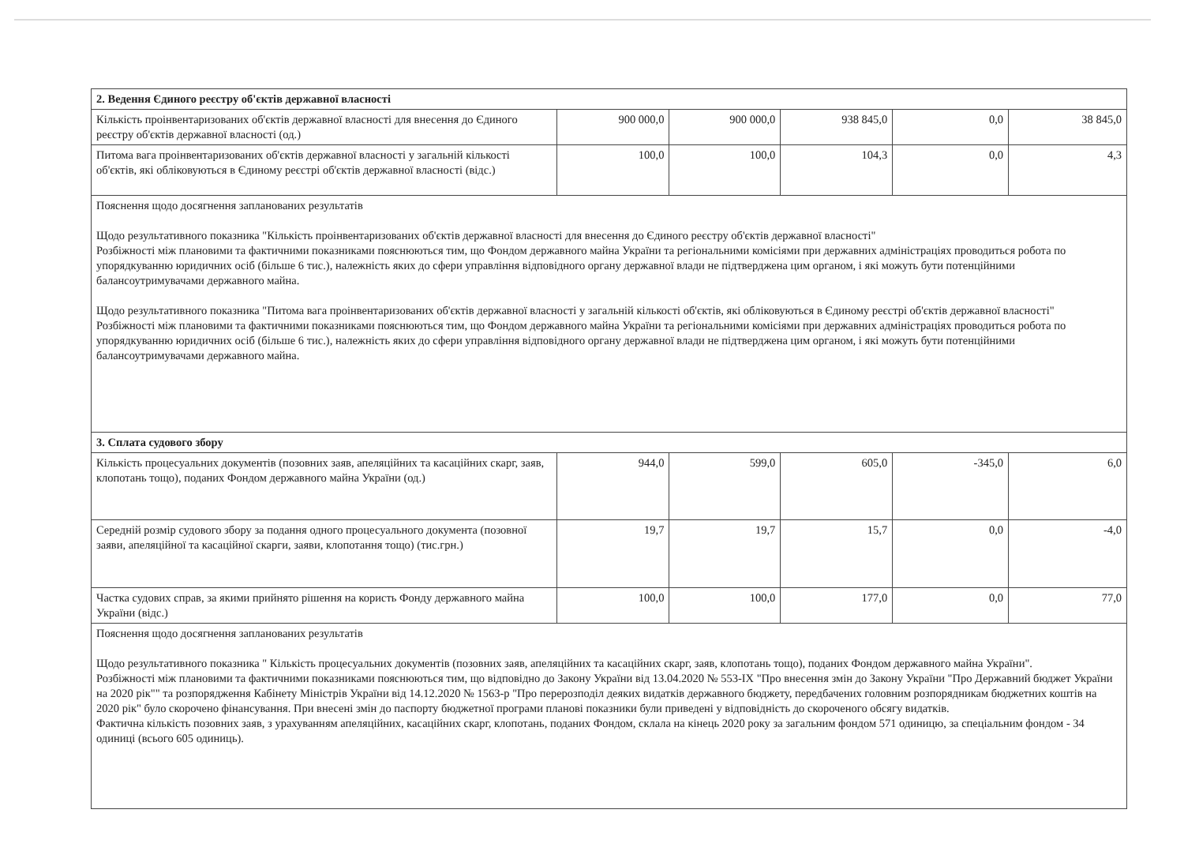| 2. Ведення Єдиного реєстру об'єктів державної власності | | | | | |
| Кількість проінвентаризованих об'єктів державної власності для внесення до Єдиного реєстру об'єктів державної власності (од.) | 900 000,0 | 900 000,0 | 938 845,0 | 0,0 | 38 845,0 |
| Питома вага проінвентаризованих об'єктів державної власності у загальній кількості об'єктів, які обліковуються в Єдиному реєстрі об'єктів державної власності (відс.) | 100,0 | 100,0 | 104,3 | 0,0 | 4,3 |
| Пояснення щодо досягнення запланованих результатів Щодо результативного показника "Кількість проінвентаризованих об'єктів державної власності для внесення до Єдиного реєстру об'єктів державної власності" Розбіжності між плановими та фактичними показниками пояснюються тим, що Фондом державного майна України та регіональними комісіями при державних адміністраціях проводиться робота по упорядкуванню юридичних осіб (більше 6 тис.), належність яких до сфери управління відповідного органу державної влади не підтверджена цим органом, і які можуть бути потенційними балансоутримувачами державного майна. Щодо результативного показника "Питома вага проінвентаризованих об'єктів державної власності у загальній кількості об'єктів, які обліковуються в Єдиному реєстрі об'єктів державної власності" Розбіжності між плановими та фактичними показниками пояснюються тим, що Фондом державного майна України та регіональними комісіями при державних адміністраціях проводиться робота по упорядкуванню юридичних осіб (більше 6 тис.), належність яких до сфери управління відповідного органу державної влади не підтверджена цим органом, і які можуть бути потенційними балансоутримувачами державного майна. | | | | | |
| 3. Сплата судового збору | | | | | |
| Кількість процесуальних документів (позовних заяв, апеляційних та касаційних скарг, заяв, клопотань тощо), поданих Фондом державного майна України (од.) | 944,0 | 599,0 | 605,0 | -345,0 | 6,0 |
| Середній розмір судового збору за подання одного процесуального документа (позовної заяви, апеляційної та касаційної скарги, заяви, клопотання тощо) (тис.грн.) | 19,7 | 19,7 | 15,7 | 0,0 | -4,0 |
| Частка судових справ, за якими прийнято рішення на користь Фонду державного майна України (відс.) | 100,0 | 100,0 | 177,0 | 0,0 | 77,0 |
| Пояснення щодо досягнення запланованих результатів Щодо результативного показника " Кількість процесуальних документів (позовних заяв, апеляційних та касаційних скарг, заяв, клопотань тощо), поданих Фондом державного майна України". Розбіжності між плановими та фактичними показниками пояснюються тим, що відповідно до Закону України від 13.04.2020 № 553-IX "Про внесення змін до Закону України "Про Державний бюджет України на 2020 рік"" та розпорядження Кабінету Міністрів України від 14.12.2020 № 1563-р "Про перерозподіл деяких видатків державного бюджету, передбачених головним розпорядникам бюджетних коштів на 2020 рік" було скорочено фінансування. При внесені змін до паспорту бюджетної програми планові показники були приведені у відповідність до скороченого обсягу видатків. Фактична кількість позовних заяв, з урахуванням апеляційних, касаційних скарг, клопотань, поданих Фондом, склала на кінець 2020 року за загальним фондом 571 одиницю, за спеціальним фондом - 34 одиниці (всього 605 одиниць). | | | | | |